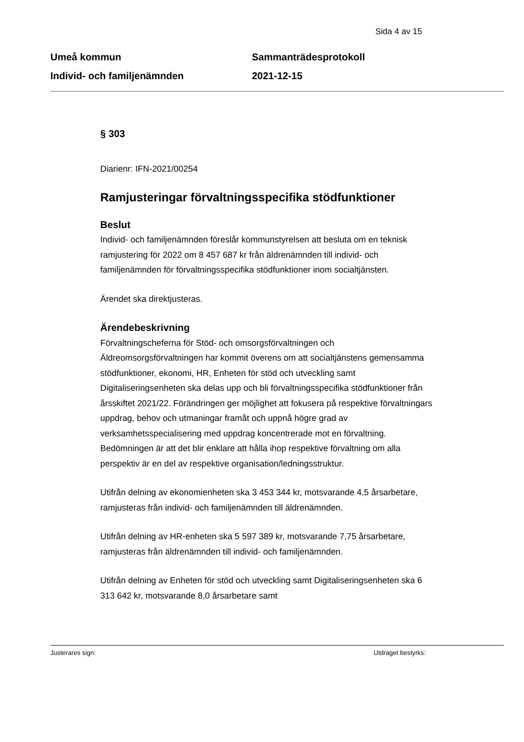Sida 4 av 15
Umeå kommun
Individ- och familjenämnden
Sammanträdesprotokoll
2021-12-15
§ 303
Diarienr: IFN-2021/00254
Ramjusteringar förvaltningsspecifika stödfunktioner
Beslut
Individ- och familjenämnden föreslår kommunstyrelsen att besluta om en teknisk ramjustering för 2022 om 8 457 687 kr från äldrenämnden till individ- och familjenämnden för förvaltningsspecifika stödfunktioner inom socialtjänsten.
Ärendet ska direktjusteras.
Ärendebeskrivning
Förvaltningscheferna för Stöd- och omsorgsförvaltningen och Äldreomsorgsförvaltningen har kommit överens om att socialtjänstens gemensamma stödfunktioner, ekonomi, HR, Enheten för stöd och utveckling samt Digitaliseringsenheten ska delas upp och bli förvaltningsspecifika stödfunktioner från årsskiftet 2021/22. Förändringen ger möjlighet att fokusera på respektive förvaltningars uppdrag, behov och utmaningar framåt och uppnå högre grad av verksamhetsspecialisering med uppdrag koncentrerade mot en förvaltning. Bedömningen är att det blir enklare att hålla ihop respektive förvaltning om alla perspektiv är en del av respektive organisation/ledningsstruktur.
Utifrån delning av ekonomienheten ska 3 453 344 kr, motsvarande 4,5 årsarbetare, ramjusteras från individ- och familjenämnden till äldrenämnden.
Utifrån delning av HR-enheten ska 5 597 389 kr, motsvarande 7,75 årsarbetare, ramjusteras från äldrenämnden till individ- och familjenämnden.
Utifrån delning av Enheten för stöd och utveckling samt Digitaliseringsenheten ska 6 313 642 kr, motsvarande 8,0 årsarbetare samt
Justerares sign: Utdraget bestyrks: